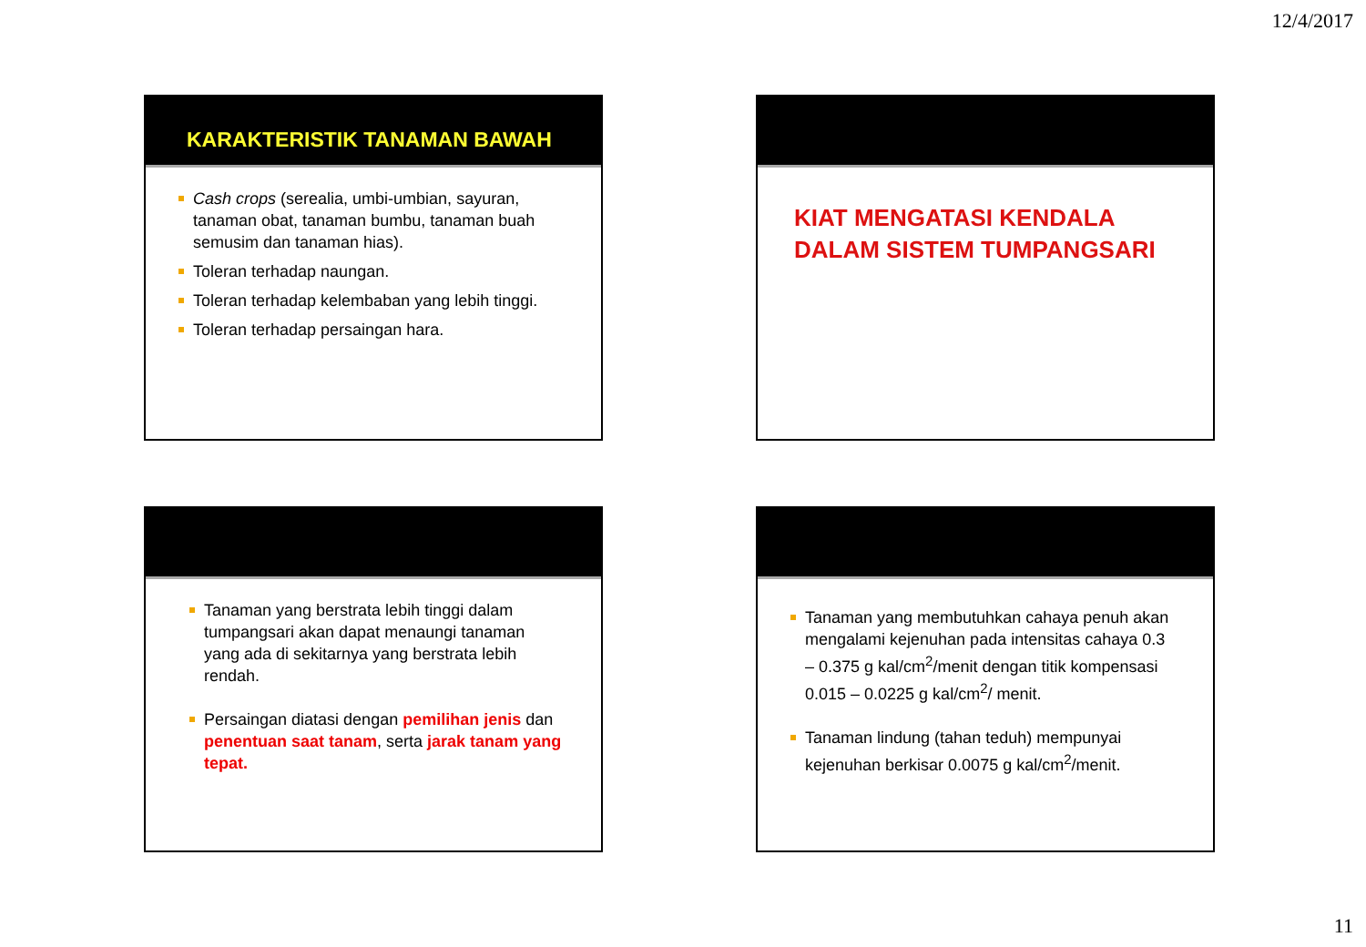12/4/2017
KARAKTERISTIK TANAMAN BAWAH
Cash crops (serealia, umbi-umbian, sayuran, tanaman obat, tanaman bumbu, tanaman buah semusim dan tanaman hias).
Toleran terhadap naungan.
Toleran terhadap kelembaban yang lebih tinggi.
Toleran terhadap persaingan hara.
KIAT MENGATASI KENDALA DALAM SISTEM TUMPANGSARI
Tanaman yang berstrata lebih tinggi dalam tumpangsari akan dapat menaungi tanaman yang ada di sekitarnya yang berstrata lebih rendah.
Persaingan diatasi dengan pemilihan jenis dan penentuan saat tanam, serta jarak tanam yang tepat.
Tanaman yang membutuhkan cahaya penuh akan mengalami kejenuhan pada intensitas cahaya 0.3 – 0.375 g kal/cm<sup>2</sup>/menit dengan titik kompensasi 0.015 – 0.0225 g kal/cm<sup>2</sup>/ menit.
Tanaman lindung (tahan teduh) mempunyai kejenuhan berkisar 0.0075 g kal/cm<sup>2</sup>/menit.
11